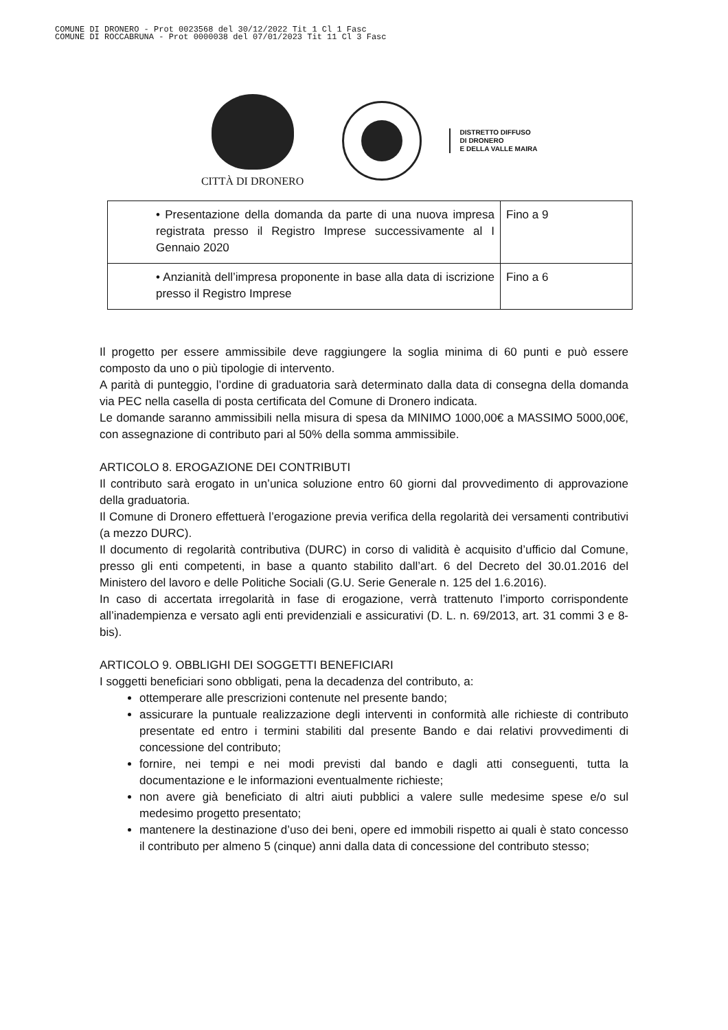COMUNE DI DRONERO - Prot 0023568 del 30/12/2022 Tit 1 Cl 1 Fasc
COMUNE DI ROCCABRUNA - Prot 0000038 del 07/01/2023 Tit 11 Cl 3 Fasc
CITTÀ DI DRONERO
DISTRETTO DIFFUSO
DI DRONERO
E DELLA VALLE MAIRA
| • Presentazione della domanda da parte di una nuova impresa registrata presso il Registro Imprese successivamente al I Gennaio 2020 | Fino a 9 |
| • Anzianità dell’impresa proponente in base alla data di iscrizione presso il Registro Imprese | Fino a 6 |
Il progetto per essere ammissibile deve raggiungere la soglia minima di 60 punti e può essere composto da uno o più tipologie di intervento.
A parità di punteggio, l’ordine di graduatoria sarà determinato dalla data di consegna della domanda via PEC nella casella di posta certificata del Comune di Dronero indicata.
Le domande saranno ammissibili nella misura di spesa da MINIMO 1000,00€ a MASSIMO 5000,00€, con assegnazione di contributo pari al 50% della somma ammissibile.
ARTICOLO 8. EROGAZIONE DEI CONTRIBUTI
Il contributo sarà erogato in un’unica soluzione entro 60 giorni dal provvedimento di approvazione della graduatoria.
Il Comune di Dronero effettuerà l’erogazione previa verifica della regolarità dei versamenti contributivi (a mezzo DURC).
Il documento di regolarità contributiva (DURC) in corso di validità è acquisito d’ufficio dal Comune, presso gli enti competenti, in base a quanto stabilito dall’art. 6 del Decreto del 30.01.2016 del Ministero del lavoro e delle Politiche Sociali (G.U. Serie Generale n. 125 del 1.6.2016).
In caso di accertata irregolarità in fase di erogazione, verrà trattenuto l’importo corrispondente all’inadempienza e versato agli enti previdenziali e assicurativi (D. L. n. 69/2013, art. 31 commi 3 e 8-bis).
ARTICOLO 9. OBBLIGHI DEI SOGGETTI BENEFICIARI
I soggetti beneficiari sono obbligati, pena la decadenza del contributo, a:
ottemperare alle prescrizioni contenute nel presente bando;
assicurare la puntuale realizzazione degli interventi in conformità alle richieste di contributo presentate ed entro i termini stabiliti dal presente Bando e dai relativi provvedimenti di concessione del contributo;
fornire, nei tempi e nei modi previsti dal bando e dagli atti conseguenti, tutta la documentazione e le informazioni eventualmente richieste;
non avere già beneficiato di altri aiuti pubblici a valere sulle medesime spese e/o sul medesimo progetto presentato;
mantenere la destinazione d’uso dei beni, opere ed immobili rispetto ai quali è stato concesso il contributo per almeno 5 (cinque) anni dalla data di concessione del contributo stesso;